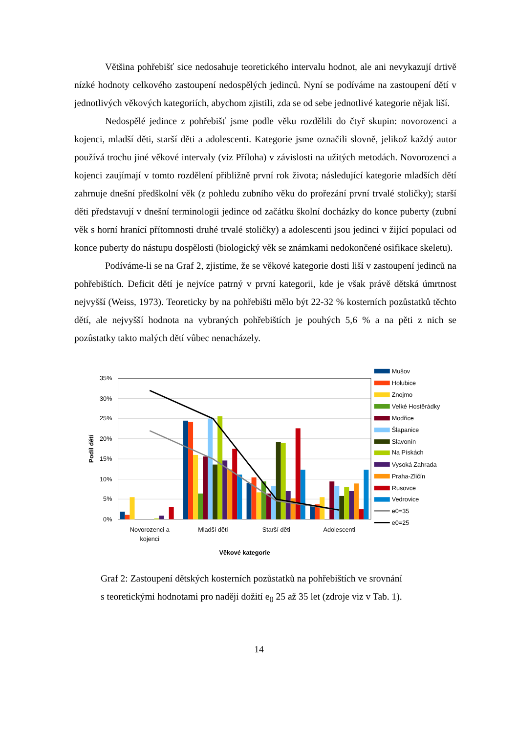Většina pohřebišť sice nedosahuje teoretického intervalu hodnot, ale ani nevykazují drtivě nízké hodnoty celkového zastoupení nedospělých jedinců. Nyní se podíváme na zastoupení dětí v jednotlivých věkových kategoriích, abychom zjistili, zda se od sebe jednotlivé kategorie nějak liší.
Nedospělé jedince z pohřebišť jsme podle věku rozdělili do čtyř skupin: novorozenci a kojenci, mladší děti, starší děti a adolescenti. Kategorie jsme označili slovně, jelikož každý autor používá trochu jiné věkové intervaly (viz Příloha) v závislosti na užitých metodách. Novorozenci a kojenci zaujímají v tomto rozdělení přibližně první rok života; následující kategorie mladších dětí zahrnuje dnešní předškolní věk (z pohledu zubního věku do prořezání první trvalé stoličky); starší děti představují v dnešní terminologii jedince od začátku školní docházky do konce puberty (zubní věk s horní hranící přítomnosti druhé trvalé stoličky) a adolescenti jsou jedinci v žijící populaci od konce puberty do nástupu dospělosti (biologický věk se známkami nedokončené osifikace skeletu).
Podíváme-li se na Graf 2, zjistíme, že se věkové kategorie dosti liší v zastoupení jedinců na pohřebištích. Deficit dětí je nejvíce patrný v první kategorii, kde je však právě dětská úmrtnost nejvyšší (Weiss, 1973). Teoreticky by na pohřebišti mělo být 22-32 % kosterních pozůstatků těchto dětí, ale nejvyšší hodnota na vybraných pohřebištích je pouhých 5,6 % a na pěti z nich se pozůstatky takto malých dětí vůbec nenacházely.
35%
30%
25%
20%
15%
10%
5%
0%
Podíl dětí
Novorozenci a
kojenci
Mladší děti
Starší děti
Adolescenti
Věkové kategorie
Mušov
Holubice
Znojmo
Velké Hostěrádky
Modřice
Šlapanice
Slavonín
Na Pískách
Vysoká Zahrada
Praha-Zličín
Rusovce
Vedrovice
e0=35
e0=25
Graf 2: Zastoupení dětských kosterních pozůstatků na pohřebištích ve srovnání
s teoretickými hodnotami pro naději dožití e<sub>0</sub> 25 až 35 let (zdroje viz v Tab. 1).
14